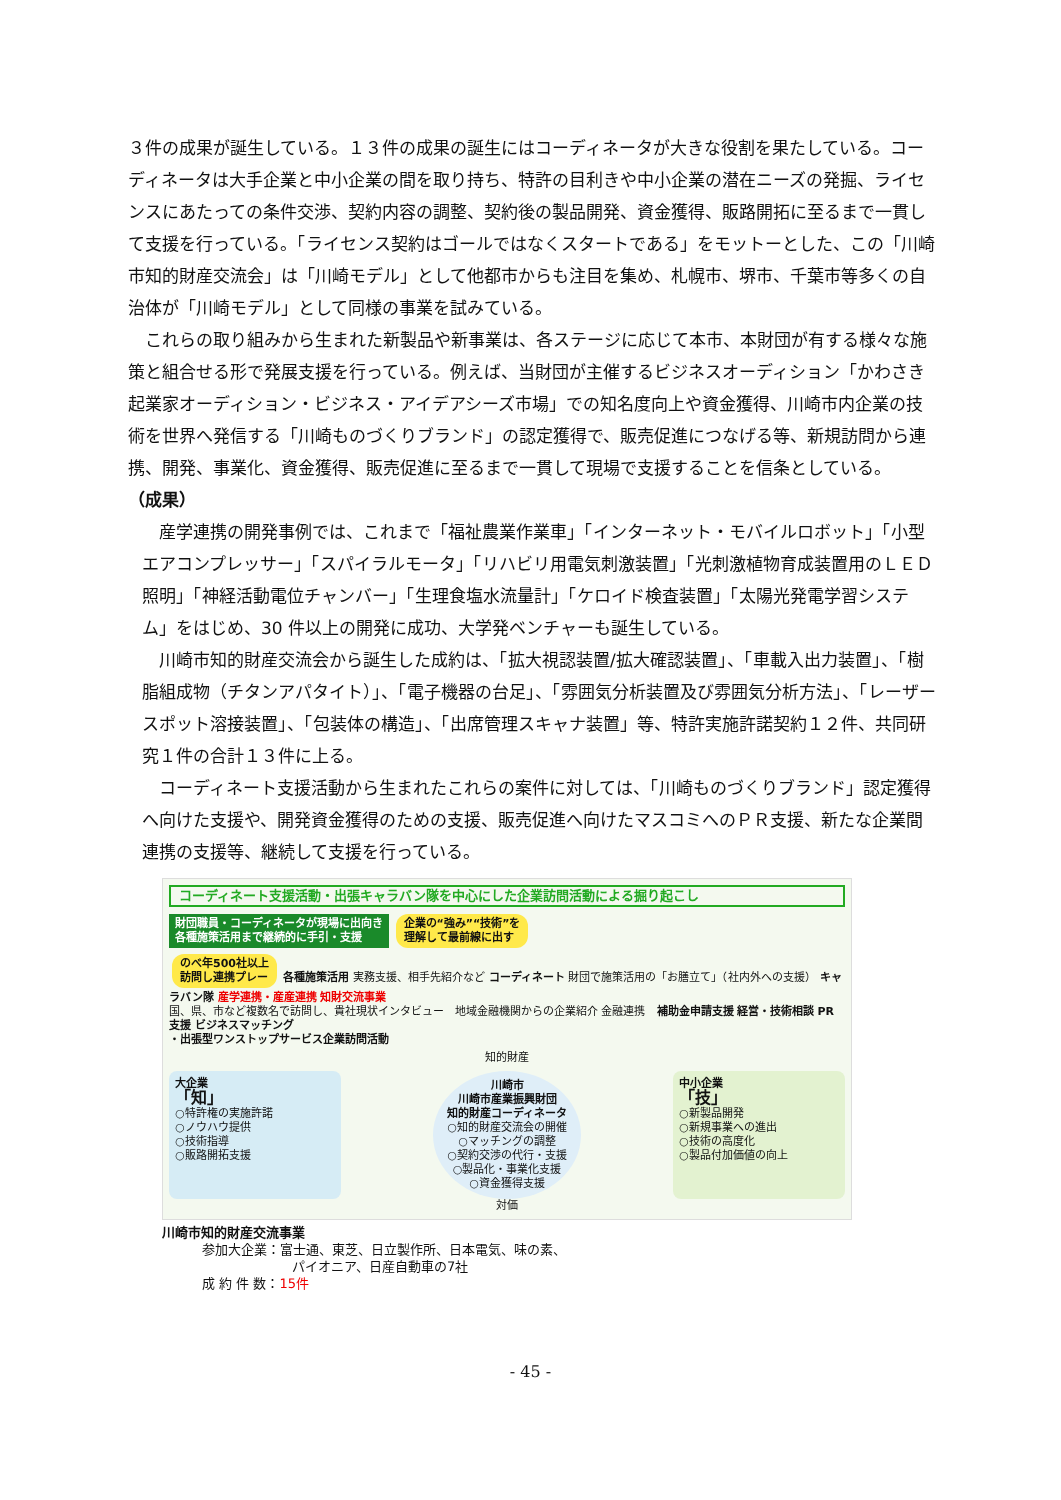３件の成果が誕生している。１３件の成果の誕生にはコーディネータが大きな役割を果たしている。コーディネータは大手企業と中小企業の間を取り持ち、特許の目利きや中小企業の潜在ニーズの発掘、ライセンスにあたっての条件交渉、契約内容の調整、契約後の製品開発、資金獲得、販路開拓に至るまで一貫して支援を行っている。「ライセンス契約はゴールではなくスタートである」をモットーとした、この「川崎市知的財産交流会」は「川崎モデル」として他都市からも注目を集め、札幌市、堺市、千葉市等多くの自治体が「川崎モデル」として同様の事業を試みている。
　これらの取り組みから生まれた新製品や新事業は、各ステージに応じて本市、本財団が有する様々な施策と組合せる形で発展支援を行っている。例えば、当財団が主催するビジネスオーディション「かわさき起業家オーディション・ビジネス・アイデアシーズ市場」での知名度向上や資金獲得、川崎市内企業の技術を世界へ発信する「川崎ものづくりブランド」の認定獲得で、販売促進につなげる等、新規訪問から連携、開発、事業化、資金獲得、販売促進に至るまで一貫して現場で支援することを信条としている。
（成果）
　産学連携の開発事例では、これまで「福祉農業作業車」「インターネット・モバイルロボット」「小型エアコンプレッサー」「スパイラルモータ」「リハビリ用電気刺激装置」「光刺激植物育成装置用のＬＥＤ照明」「神経活動電位チャンバー」「生理食塩水流量計」「ケロイド検査装置」「太陽光発電学習システム」をはじめ、30 件以上の開発に成功、大学発ベンチャーも誕生している。
　川崎市知的財産交流会から誕生した成約は、「拡大視認装置/拡大確認装置」、「車載入出力装置」、「樹脂組成物（チタンアパタイト）」、「電子機器の台足」、「雰囲気分析装置及び雰囲気分析方法」、「レーザースポット溶接装置」、「包装体の構造」、「出席管理スキャナ装置」等、特許実施許諾契約１２件、共同研究１件の合計１３件に上る。
　コーディネート支援活動から生まれたこれらの案件に対しては、「川崎ものづくりブランド」認定獲得へ向けた支援や、開発資金獲得のための支援、販売促進へ向けたマスコミへのＰＲ支援、新たな企業間連携の支援等、継続して支援を行っている。
コーディネート支援活動・出張キャラバン隊を中心にした企業訪問活動による掘り起こし
財団職員・コーディネータが現場に出向き
各種施策活用まで継続的に手引・支援 企業の“強み”“技術”を
理解して最前線に出す
のべ年500社以上
訪問し連携プレー 各種施策活用 実務支援、相手先紹介など コーディネート 財団で施策活用の「お膳立て」（社内外への支援） キャラバン隊 産学連携・産産連携 知財交流事業
国、県、市など複数名で訪問し、貴社現状インタビュー　地域金融機関からの企業紹介 金融連携　補助金申請支援 経営・技術相談 PR支援 ビジネスマッチング
・出張型ワンストップサービス企業訪問活動
知的財産
大企業
「知」
○特許権の実施許諾
○ノウハウ提供
○技術指導
○販路開拓支援
川崎市
川崎市産業振興財団
知的財産コーディネータ
○知的財産交流会の開催
○マッチングの調整
○契約交渉の代行・支援
○製品化・事業化支援
○資金獲得支援
中小企業
「技」
○新製品開発
○新規事業への進出
○技術の高度化
○製品付加価値の向上
対価
川崎市知的財産交流事業
参加大企業：富士通、東芝、日立製作所、日本電気、味の素、
パイオニア、日産自動車の7社
成 約 件 数：15件
- 45 -